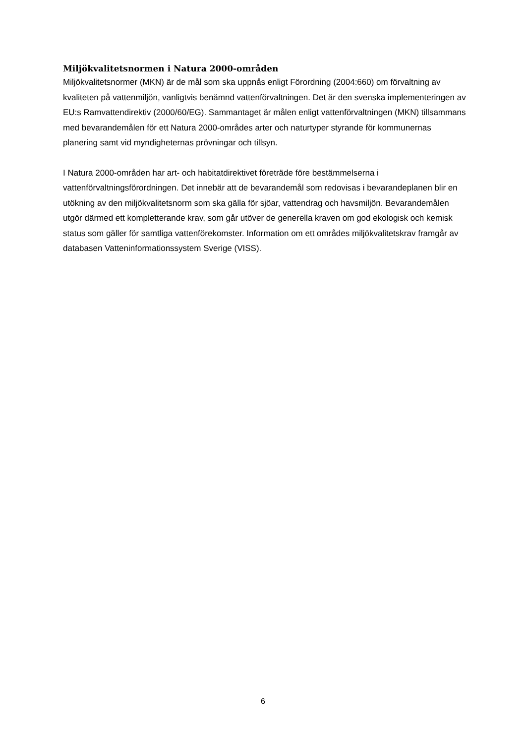Miljökvalitetsnormen i Natura 2000-områden
Miljökvalitetsnormer (MKN) är de mål som ska uppnås enligt Förordning (2004:660) om förvaltning av kvaliteten på vattenmiljön, vanligtvis benämnd vattenförvaltningen. Det är den svenska implementeringen av EU:s Ramvattendirektiv (2000/60/EG). Sammantaget är målen enligt vattenförvaltningen (MKN) tillsammans med bevarandemålen för ett Natura 2000-områdes arter och naturtyper styrande för kommunernas planering samt vid myndigheternas prövningar och tillsyn.
I Natura 2000-områden har art- och habitatdirektivet företräde före bestämmelserna i vattenförvaltningsförordningen. Det innebär att de bevarandemål som redovisas i bevarandeplanen blir en utökning av den miljökvalitetsnorm som ska gälla för sjöar, vattendrag och havsmiljön. Bevarandemålen utgör därmed ett kompletterande krav, som går utöver de generella kraven om god ekologisk och kemisk status som gäller för samtliga vattenförekomster. Information om ett områdes miljökvalitetskrav framgår av databasen Vatteninformationssystem Sverige (VISS).
6